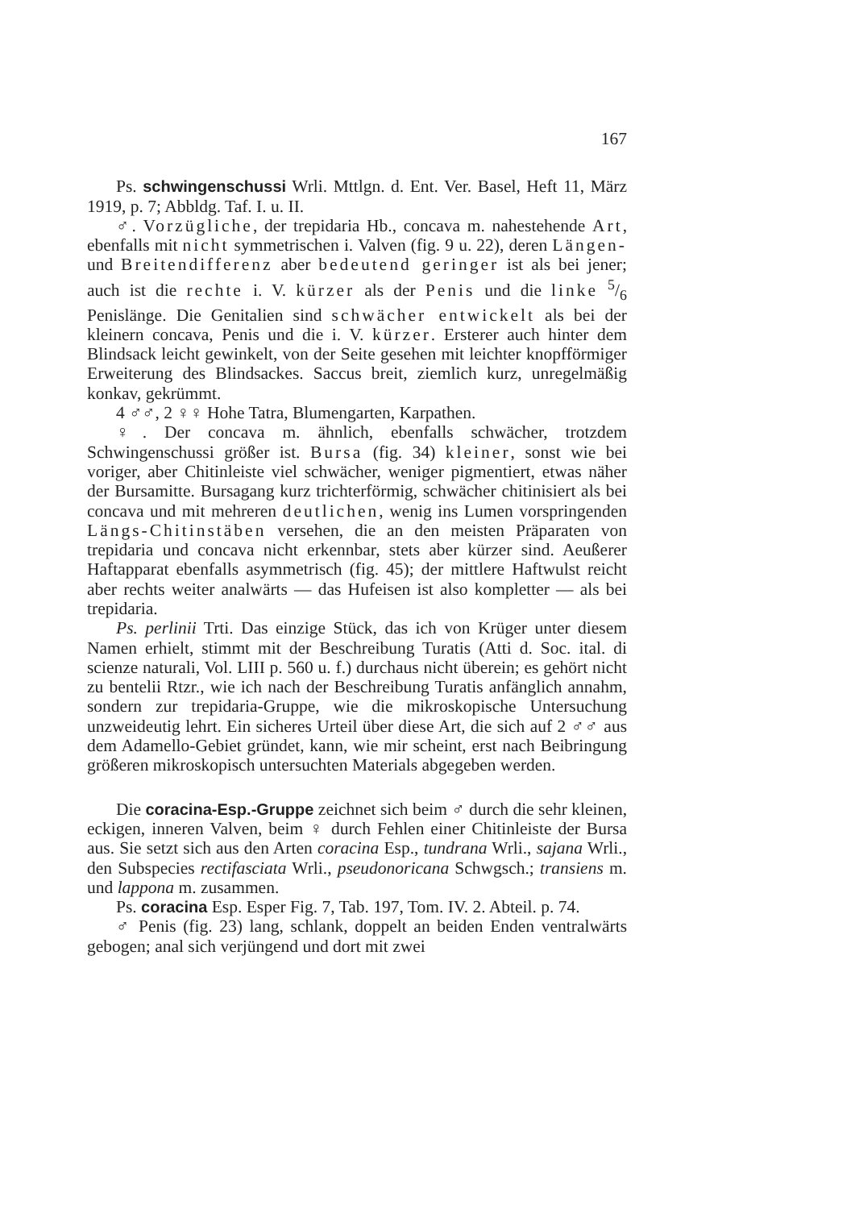167
Ps. schwingenschussi Wrli. Mttlgn. d. Ent. Ver. Basel, Heft 11, März 1919, p. 7; Abbldg. Taf. I. u. II.
♂. Vorzügliche, der trepidaria Hb., concava m. nahestehende Art, ebenfalls mit nicht symmetrischen i. Valven (fig. 9 u. 22), deren Längen- und Breitendifferenz aber bedeutend geringer ist als bei jener; auch ist die rechte i. V. kürzer als der Penis und die linke 5/6 Penislänge. Die Genitalien sind schwächer entwickelt als bei der kleinern concava, Penis und die i. V. kürzer. Ersterer auch hinter dem Blindsack leicht gewinkelt, von der Seite gesehen mit leichter knopfförmiger Erweiterung des Blindsackes. Saccus breit, ziemlich kurz, unregelmäßig konkav, gekrümmt.
4 ♂♂, 2 ♀♀ Hohe Tatra, Blumengarten, Karpathen.
♀. Der concava m. ähnlich, ebenfalls schwächer, trotzdem Schwingenschussi größer ist. Bursa (fig. 34) kleiner, sonst wie bei voriger, aber Chitinleiste viel schwächer, weniger pigmentiert, etwas näher der Bursamitte. Bursagang kurz trichterförmig, schwächer chitinisiert als bei concava und mit mehreren deutlichen, wenig ins Lumen vorspringenden Längs-Chitinstäben versehen, die an den meisten Präparaten von trepidaria und concava nicht erkennbar, stets aber kürzer sind. Aeußerer Haftapparat ebenfalls asymmetrisch (fig. 45); der mittlere Haftwulst reicht aber rechts weiter analwärts — das Hufeisen ist also kompletter — als bei trepidaria.
Ps. perlinii Trti. Das einzige Stück, das ich von Krüger unter diesem Namen erhielt, stimmt mit der Beschreibung Turatis (Atti d. Soc. ital. di scienze naturali, Vol. LIII p. 560 u. f.) durchaus nicht überein; es gehört nicht zu bentelii Rtzr., wie ich nach der Beschreibung Turatis anfänglich annahm, sondern zur trepidaria-Gruppe, wie die mikroskopische Untersuchung unzweideutig lehrt. Ein sicheres Urteil über diese Art, die sich auf 2 ♂♂ aus dem Adamello-Gebiet gründet, kann, wie mir scheint, erst nach Beibringung größeren mikroskopisch untersuchten Materials abgegeben werden.
Die coracina-Esp.-Gruppe zeichnet sich beim ♂ durch die sehr kleinen, eckigen, inneren Valven, beim ♀ durch Fehlen einer Chitinleiste der Bursa aus. Sie setzt sich aus den Arten coracina Esp., tundrana Wrli., sajana Wrli., den Subspecies rectifasciata Wrli., pseudonoricana Schwgsch.; transiens m. und lappona m. zusammen.
Ps. coracina Esp. Esper Fig. 7, Tab. 197, Tom. IV. 2. Abteil. p. 74.
♂ Penis (fig. 23) lang, schlank, doppelt an beiden Enden ventralwärts gebogen; anal sich verjüngend und dort mit zwei